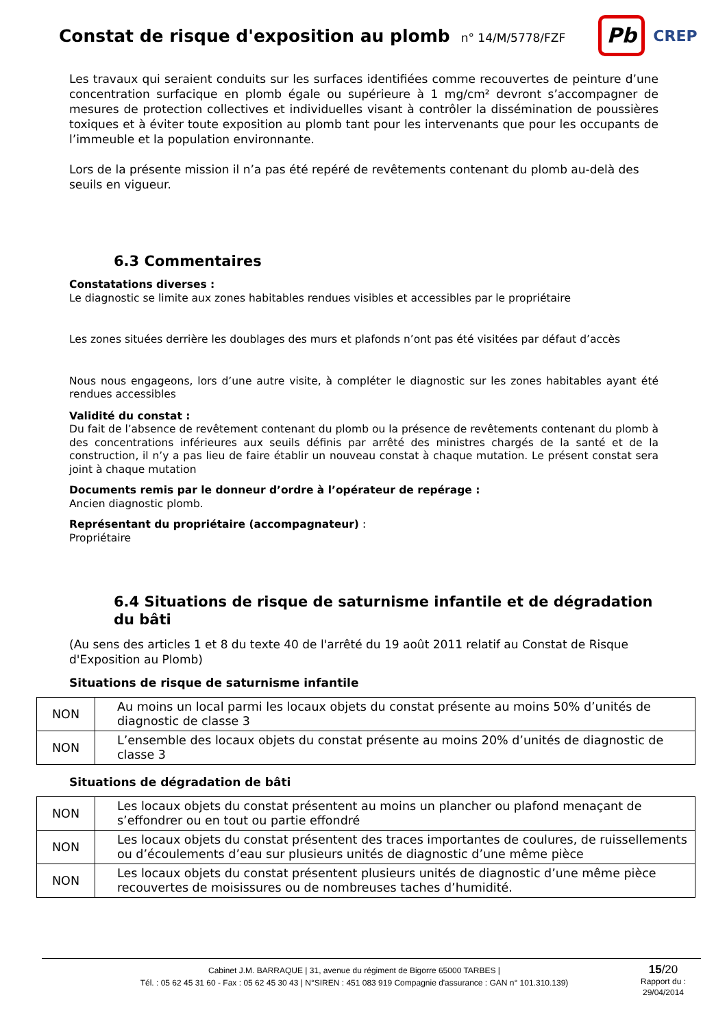Constat de risque d'exposition au plomb
n° 14/M/5778/FZF
Pb
CREP
Les travaux qui seraient conduits sur les surfaces identifiées comme recouvertes de peinture d’une concentration surfacique en plomb égale ou supérieure à 1 mg/cm² devront s’accompagner de mesures de protection collectives et individuelles visant à contrôler la dissémination de poussières toxiques et à éviter toute exposition au plomb tant pour les intervenants que pour les occupants de l’immeuble et la population environnante.
Lors de la présente mission il n’a pas été repéré de revêtements contenant du plomb au-delà des seuils en vigueur.
6.3 Commentaires
Constatations diverses :
Le diagnostic se limite aux zones habitables rendues visibles et accessibles par le propriétaire
Les zones situées derrière les doublages des murs et plafonds n’ont pas été visitées par défaut d’accès
Nous nous engageons, lors d’une autre visite, à compléter le diagnostic sur les zones habitables ayant été rendues accessibles
Validité du constat :
Du fait de l’absence de revêtement contenant du plomb ou la présence de revêtements contenant du plomb à des concentrations inférieures aux seuils définis par arrêté des ministres chargés de la santé et de la construction, il n’y a pas lieu de faire établir un nouveau constat à chaque mutation. Le présent constat sera joint à chaque mutation
Documents remis par le donneur d’ordre à l’opérateur de repérage :
Ancien diagnostic plomb.
Représentant du propriétaire (accompagnateur) :
Propriétaire
6.4 Situations de risque de saturnisme infantile et de dégradation du bâti
(Au sens des articles 1 et 8 du texte 40 de l'arrêté du 19 août 2011 relatif au Constat de Risque d'Exposition au Plomb)
Situations de risque de saturnisme infantile
| NON | Au moins un local parmi les locaux objets du constat présente au moins 50% d’unités de diagnostic de classe 3 |
| NON | L’ensemble des locaux objets du constat présente au moins 20% d’unités de diagnostic de classe 3 |
Situations de dégradation de bâti
| NON | Les locaux objets du constat présentent au moins un plancher ou plafond menaçant de s’effondrer ou en tout ou partie effondré |
| NON | Les locaux objets du constat présentent des traces importantes de coulures, de ruissellements ou d’écoulements d’eau sur plusieurs unités de diagnostic d’une même pièce |
| NON | Les locaux objets du constat présentent plusieurs unités de diagnostic d’une même pièce recouvertes de moisissures ou de nombreuses taches d’humidité. |
Cabinet J.M. BARRAQUE | 31, avenue du régiment de Bigorre 65000 TARBES |
Tél. : 05 62 45 31 60 - Fax : 05 62 45 30 43 | N°SIREN : 451 083 919 Compagnie d'assurance : GAN n° 101.310.139)
15/20
Rapport du :
29/04/2014